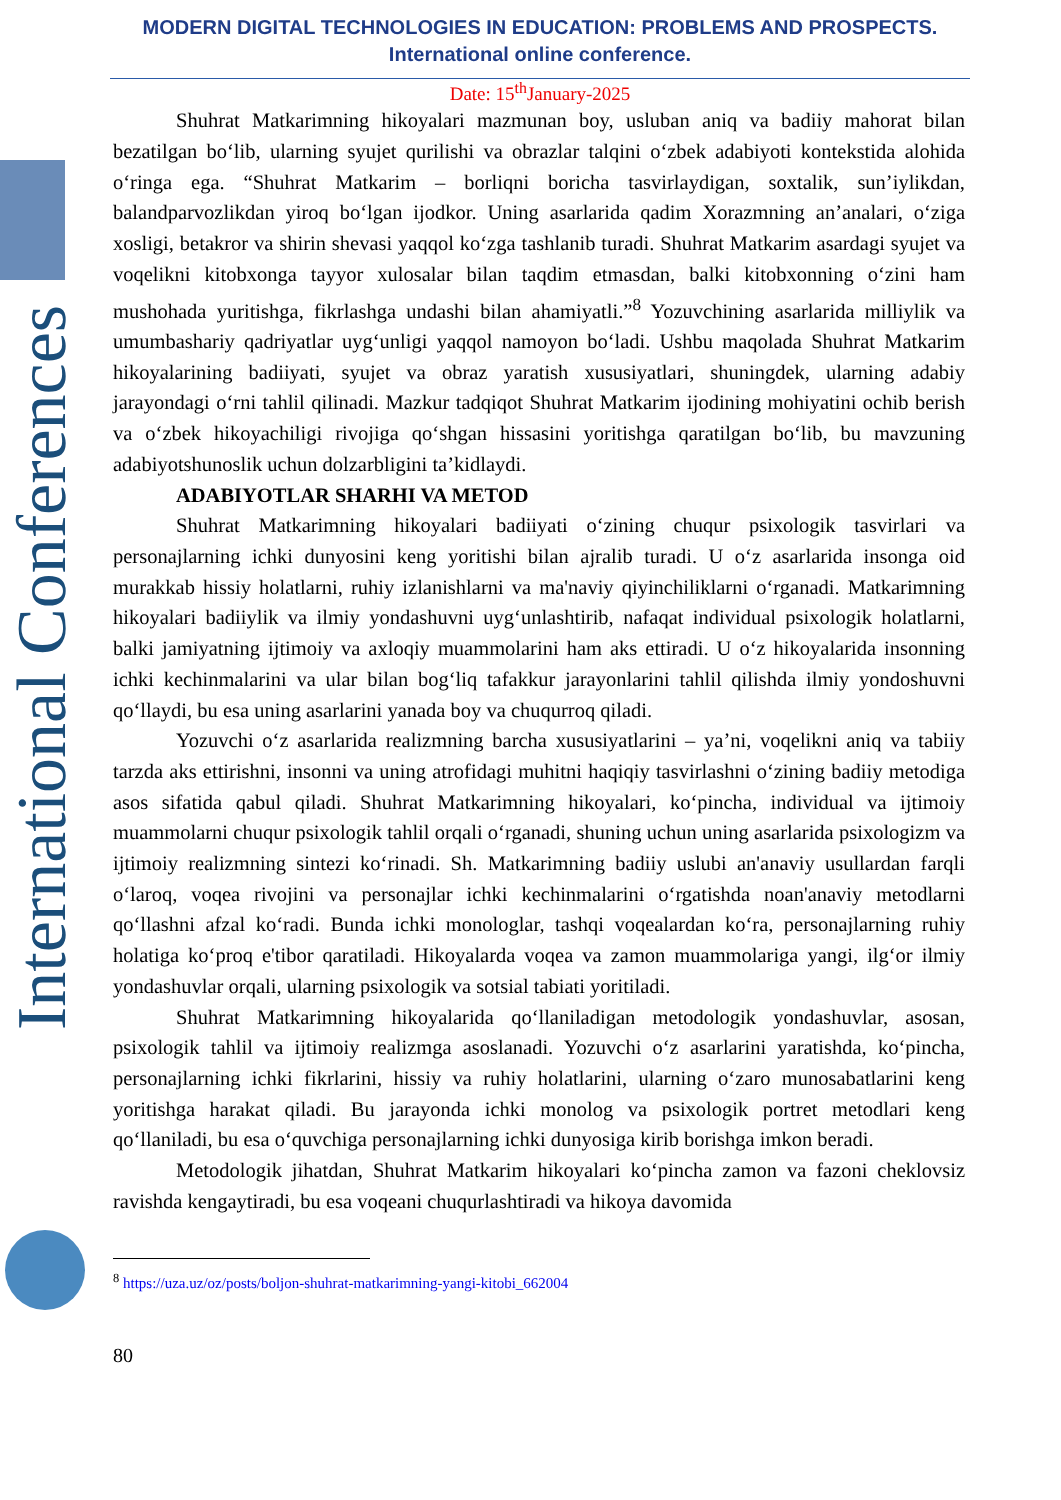International Conferences
MODERN DIGITAL TECHNOLOGIES IN EDUCATION: PROBLEMS AND PROSPECTS.
International online conference.
Date: 15<sup>th</sup>January-2025
Shuhrat Matkarimning hikoyalari mazmunan boy, usluban aniq va badiiy mahorat bilan bezatilgan bo‘lib, ularning syujet qurilishi va obrazlar talqini o‘zbek adabiyoti kontekstida alohida o‘ringa ega. “Shuhrat Matkarim – borliqni boricha tasvirlaydigan, soxtalik, sun’iylikdan, balandparvozlikdan yiroq bo‘lgan ijodkor. Uning asarlarida qadim Xorazmning an’analari, o‘ziga xosligi, betakror va shirin shevasi yaqqol ko‘zga tashlanib turadi. Shuhrat Matkarim asardagi syujet va voqelikni kitobxonga tayyor xulosalar bilan taqdim etmasdan, balki kitobxonning o‘zini ham mushohada yuritishga, fikrlashga undashi bilan ahamiyatli.”<sup>8</sup> Yozuvchining asarlarida milliylik va umumbashariy qadriyatlar uyg‘unligi yaqqol namoyon bo‘ladi. Ushbu maqolada Shuhrat Matkarim hikoyalarining badiiyati, syujet va obraz yaratish xususiyatlari, shuningdek, ularning adabiy jarayondagi o‘rni tahlil qilinadi. Mazkur tadqiqot Shuhrat Matkarim ijodining mohiyatini ochib berish va o‘zbek hikoyachiligi rivojiga qo‘shgan hissasini yoritishga qaratilgan bo‘lib, bu mavzuning adabiyotshunoslik uchun dolzarbligini ta’kidlaydi.
ADABIYOTLAR SHARHI VA METOD
Shuhrat Matkarimning hikoyalari badiiyati o‘zining chuqur psixologik tasvirlari va personajlarning ichki dunyosini keng yoritishi bilan ajralib turadi. U o‘z asarlarida insonga oid murakkab hissiy holatlarni, ruhiy izlanishlarni va ma'naviy qiyinchiliklarni o‘rganadi. Matkarimning hikoyalari badiiylik va ilmiy yondashuvni uyg‘unlashtirib, nafaqat individual psixologik holatlarni, balki jamiyatning ijtimoiy va axloqiy muammolarini ham aks ettiradi. U o‘z hikoyalarida insonning ichki kechinmalarini va ular bilan bog‘liq tafakkur jarayonlarini tahlil qilishda ilmiy yondoshuvni qo‘llaydi, bu esa uning asarlarini yanada boy va chuqurroq qiladi.
Yozuvchi o‘z asarlarida realizmning barcha xususiyatlarini – ya’ni, voqelikni aniq va tabiiy tarzda aks ettirishni, insonni va uning atrofidagi muhitni haqiqiy tasvirlashni o‘zining badiiy metodiga asos sifatida qabul qiladi. Shuhrat Matkarimning hikoyalari, ko‘pincha, individual va ijtimoiy muammolarni chuqur psixologik tahlil orqali o‘rganadi, shuning uchun uning asarlarida psixologizm va ijtimoiy realizmning sintezi ko‘rinadi. Sh. Matkarimning badiiy uslubi an'anaviy usullardan farqli o‘laroq, voqea rivojini va personajlar ichki kechinmalarini o‘rgatishda noan'anaviy metodlarni qo‘llashni afzal ko‘radi. Bunda ichki monologlar, tashqi voqealardan ko‘ra, personajlarning ruhiy holatiga ko‘proq e'tibor qaratiladi. Hikoyalarda voqea va zamon muammolariga yangi, ilg‘or ilmiy yondashuvlar orqali, ularning psixologik va sotsial tabiati yoritiladi.
Shuhrat Matkarimning hikoyalarida qo‘llaniladigan metodologik yondashuvlar, asosan, psixologik tahlil va ijtimoiy realizmga asoslanadi. Yozuvchi o‘z asarlarini yaratishda, ko‘pincha, personajlarning ichki fikrlarini, hissiy va ruhiy holatlarini, ularning o‘zaro munosabatlarini keng yoritishga harakat qiladi. Bu jarayonda ichki monolog va psixologik portret metodlari keng qo‘llaniladi, bu esa o‘quvchiga personajlarning ichki dunyosiga kirib borishga imkon beradi.
Metodologik jihatdan, Shuhrat Matkarim hikoyalari ko‘pincha zamon va fazoni cheklovsiz ravishda kengaytiradi, bu esa voqeani chuqurlashtiradi va hikoya davomida
<sup>8</sup> https://uza.uz/oz/posts/boljon-shuhrat-matkarimning-yangi-kitobi_662004
80